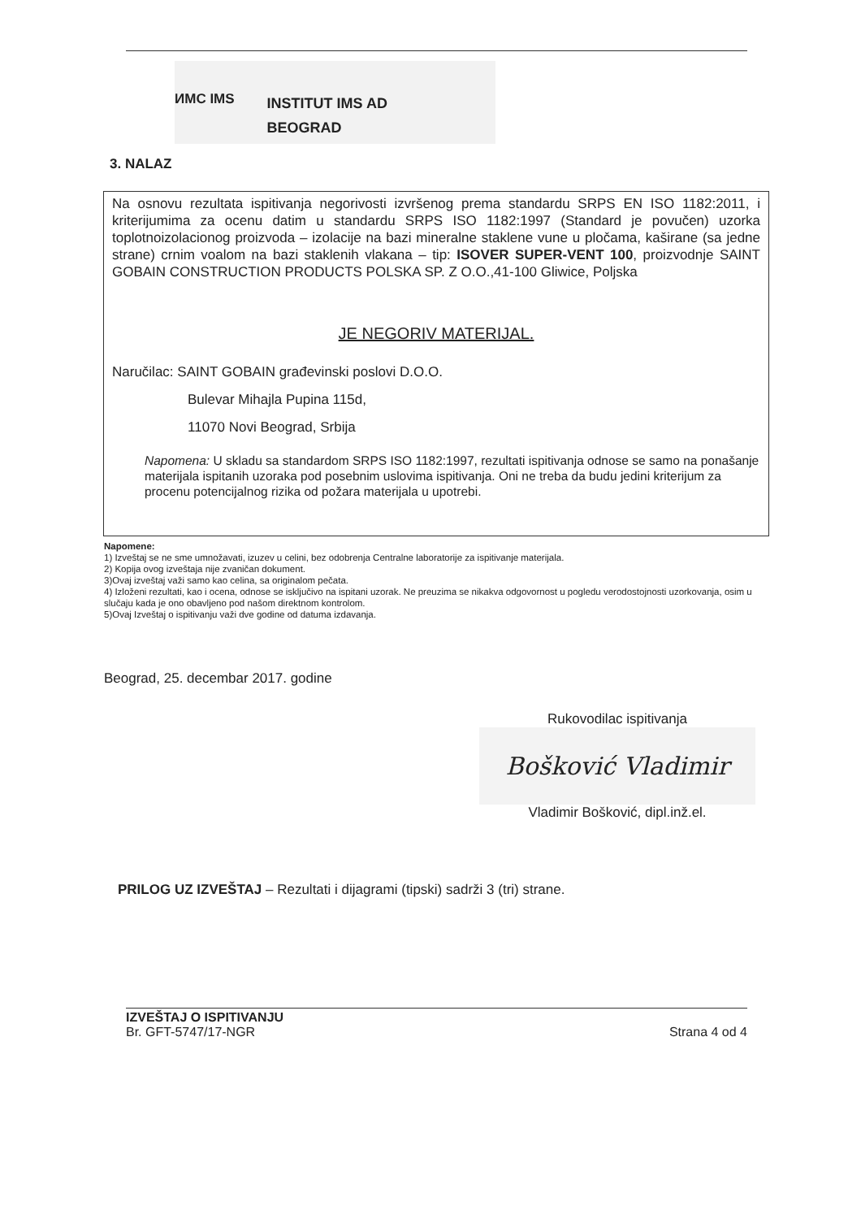ИМС IMS
INSTITUT IMS AD
BEOGRAD
3. NALAZ
Na osnovu rezultata ispitivanja negorivosti izvršenog prema standardu SRPS EN ISO 1182:2011, i kriterijumima za ocenu datim u standardu SRPS ISO 1182:1997 (Standard je povučen) uzorka toplotnoizolacionog proizvoda – izolacije na bazi mineralne staklene vune u pločama, kaširane (sa jedne strane) crnim voalom na bazi staklenih vlakana – tip: ISOVER SUPER-VENT 100, proizvodnje SAINT GOBAIN CONSTRUCTION PRODUCTS POLSKA SP. Z O.O.,41-100 Gliwice, Poljska
JE NEGORIV MATERIJAL.
Naručilac: SAINT GOBAIN građevinski poslovi D.O.O.
Bulevar Mihajla Pupina 115d,
11070 Novi Beograd, Srbija
Napomena: U skladu sa standardom SRPS ISO 1182:1997, rezultati ispitivanja odnose se samo na ponašanje materijala ispitanih uzoraka pod posebnim uslovima ispitivanja. Oni ne treba da budu jedini kriterijum za procenu potencijalnog rizika od požara materijala u upotrebi.
Napomene:
1) Izveštaj se ne sme umnožavati, izuzev u celini, bez odobrenja Centralne laboratorije za ispitivanje materijala.
2) Kopija ovog izveštaja nije zvaničan dokument.
3)Ovaj izveštaj važi samo kao celina, sa originalom pečata.
4) Izloženi rezultati, kao i ocena, odnose se isključivo na ispitani uzorak. Ne preuzima se nikakva odgovornost u pogledu verodostojnosti uzorkovanja, osim u slučaju kada je ono obavljeno pod našom direktnom kontrolom.
5)Ovaj Izveštaj o ispitivanju važi dve godine od datuma izdavanja.
Beograd, 25. decembar 2017. godine
Rukovodilac ispitivanja
Bošković Vladimir
Vladimir Bošković, dipl.inž.el.
PRILOG UZ IZVEŠTAJ – Rezultati i dijagrami (tipski) sadrži 3 (tri) strane.
IZVEŠTAJ O ISPITIVANJU
Br. GFT-5747/17-NGR Strana 4 od 4